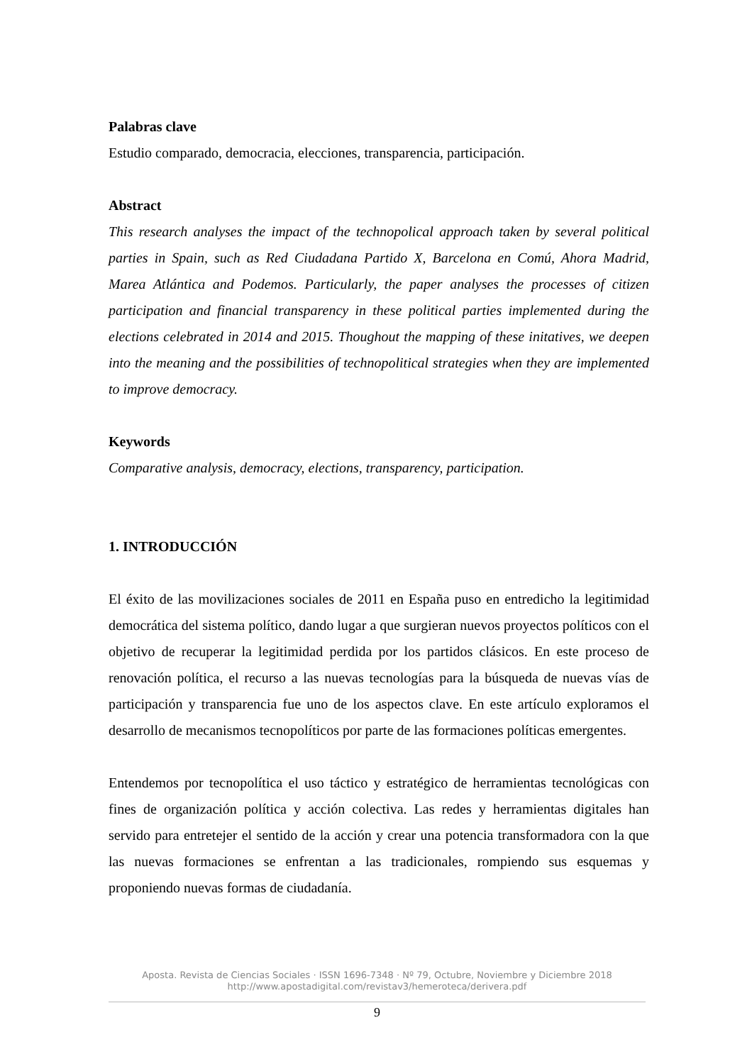Palabras clave
Estudio comparado, democracia, elecciones, transparencia, participación.
Abstract
This research analyses the impact of the technopolical approach taken by several political parties in Spain, such as Red Ciudadana Partido X, Barcelona en Comú, Ahora Madrid, Marea Atlántica and Podemos. Particularly, the paper analyses the processes of citizen participation and financial transparency in these political parties implemented during the elections celebrated in 2014 and 2015. Thoughout the mapping of these initatives, we deepen into the meaning and the possibilities of technopolitical strategies when they are implemented to improve democracy.
Keywords
Comparative analysis, democracy, elections, transparency, participation.
1. INTRODUCCIÓN
El éxito de las movilizaciones sociales de 2011 en España puso en entredicho la legitimidad democrática del sistema político, dando lugar a que surgieran nuevos proyectos políticos con el objetivo de recuperar la legitimidad perdida por los partidos clásicos. En este proceso de renovación política, el recurso a las nuevas tecnologías para la búsqueda de nuevas vías de participación y transparencia fue uno de los aspectos clave. En este artículo exploramos el desarrollo de mecanismos tecnopolíticos por parte de las formaciones políticas emergentes.
Entendemos por tecnopolítica el uso táctico y estratégico de herramientas tecnológicas con fines de organización política y acción colectiva. Las redes y herramientas digitales han servido para entretejer el sentido de la acción y crear una potencia transformadora con la que las nuevas formaciones se enfrentan a las tradicionales, rompiendo sus esquemas y proponiendo nuevas formas de ciudadanía.
Aposta. Revista de Ciencias Sociales · ISSN 1696-7348 · Nº 79, Octubre, Noviembre y Diciembre 2018
http://www.apostadigital.com/revistav3/hemeroteca/derivera.pdf
9